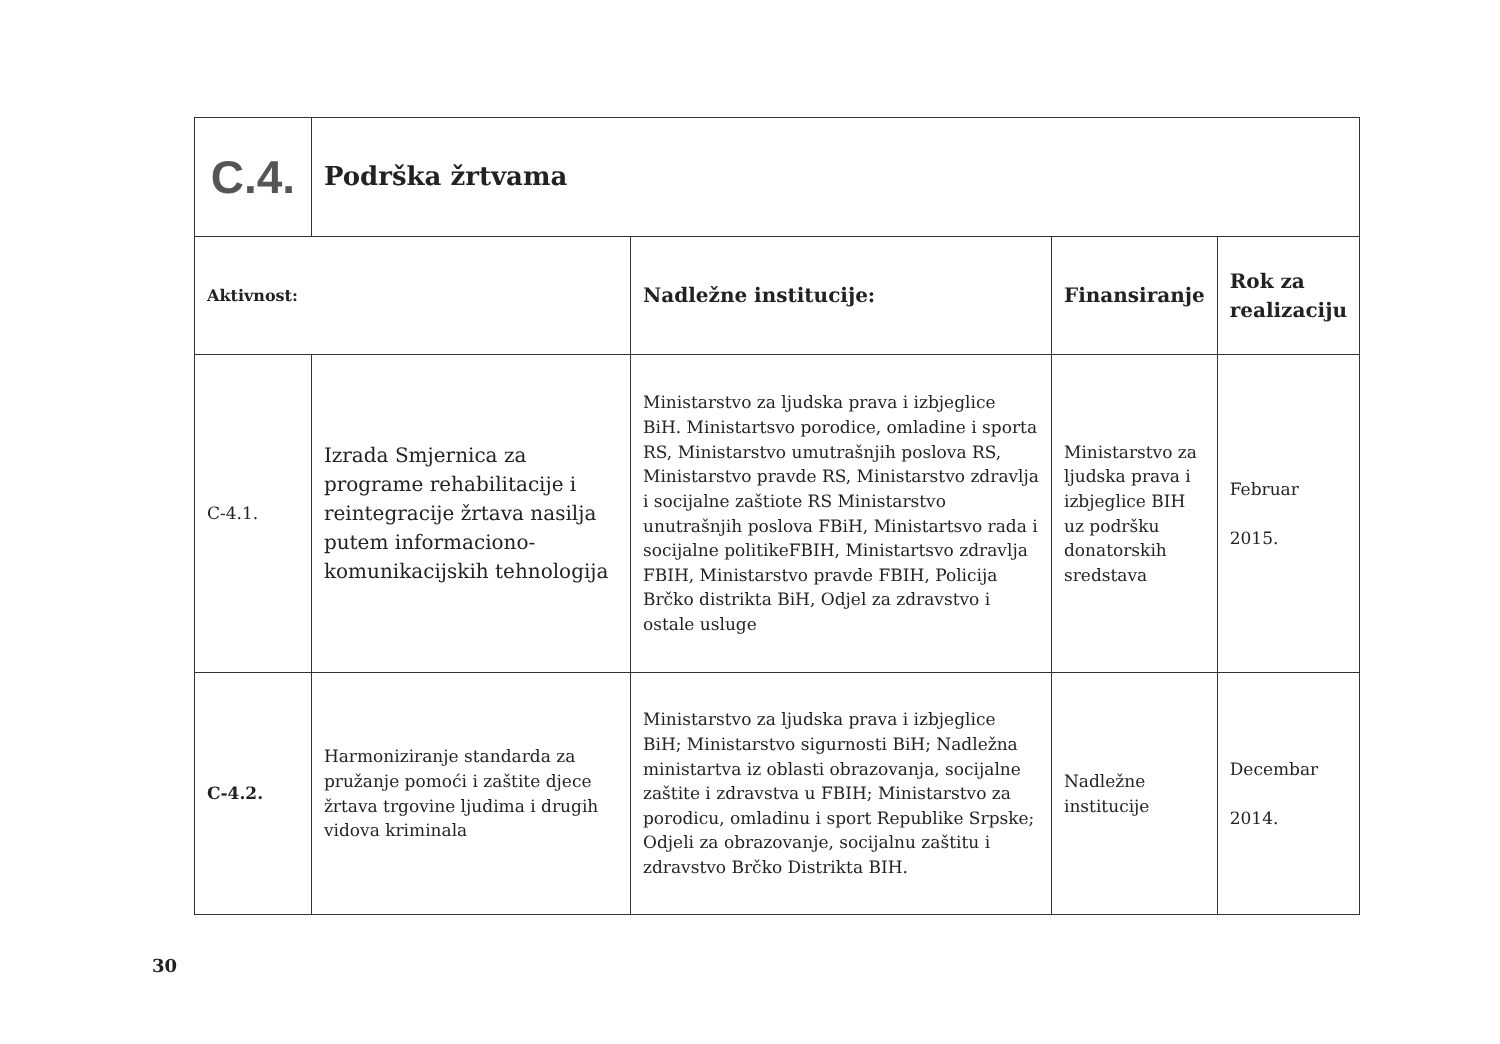| C.4. | Podrška žrtvama | | | |
| Aktivnost: | | Nadležne institucije: | Finansiranje | Rok za realizaciju |
| C-4.1. | Izrada Smjernica za programe rehabilitacije i reintegracije žrtava nasilja putem informaciono-komunikacijskih tehnologija | Ministarstvo za ljudska prava i izbjeglice BiH. Ministartsvo porodice, omladine i sporta RS, Ministarstvo umutrašnjih poslova RS, Ministarstvo pravde RS, Ministarstvo zdravlja i socijalne zaštiote RS Ministarstvo unutrašnjih poslova FBiH, Ministartsvo rada i socijalne politikeFBIH, Ministartsvo zdravlja FBIH, Ministarstvo pravde FBIH, Policija Brčko distrikta BiH, Odjel za zdravstvo i ostale usluge | Ministarstvo za ljudska prava i izbjeglice BIH uz podršku donatorskih sredstava | Februar 2015. |
| C-4.2. | Harmoniziranje standarda za pružanje pomoći i zaštite djece žrtava trgovine ljudima i drugih vidova kriminala | Ministarstvo za ljudska prava i izbjeglice BiH; Ministarstvo sigurnosti BiH; Nadležna ministartva iz oblasti obrazovanja, socijalne zaštite i zdravstva u FBIH; Ministarstvo za porodicu, omladinu i sport Republike Srpske; Odjeli za obrazovanje, socijalnu zaštitu i zdravstvo Brčko Distrikta BIH. | Nadležne institucije | Decembar 2014. |
30